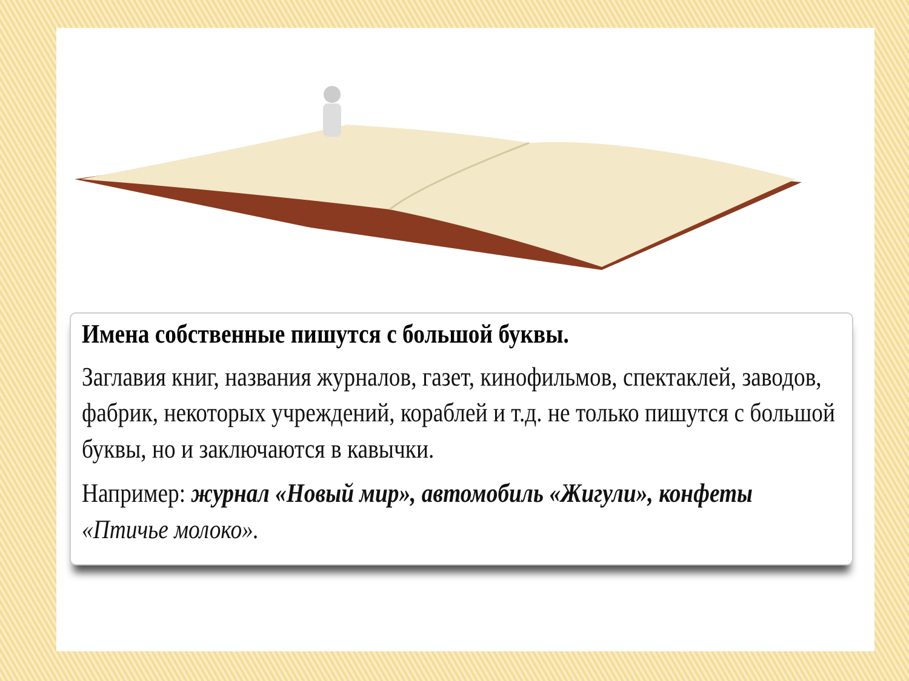Имена собственные пишутся с большой буквы.
Заглавия книг, названия журналов, газет, кинофильмов, спектаклей, заводов, фабрик, некоторых учреждений, кораблей и т.д. не только пишутся с большой буквы, но и заключаются в кавычки.
Например: журнал «Новый мир», автомобиль «Жигули», конфеты «Птичье молоко».